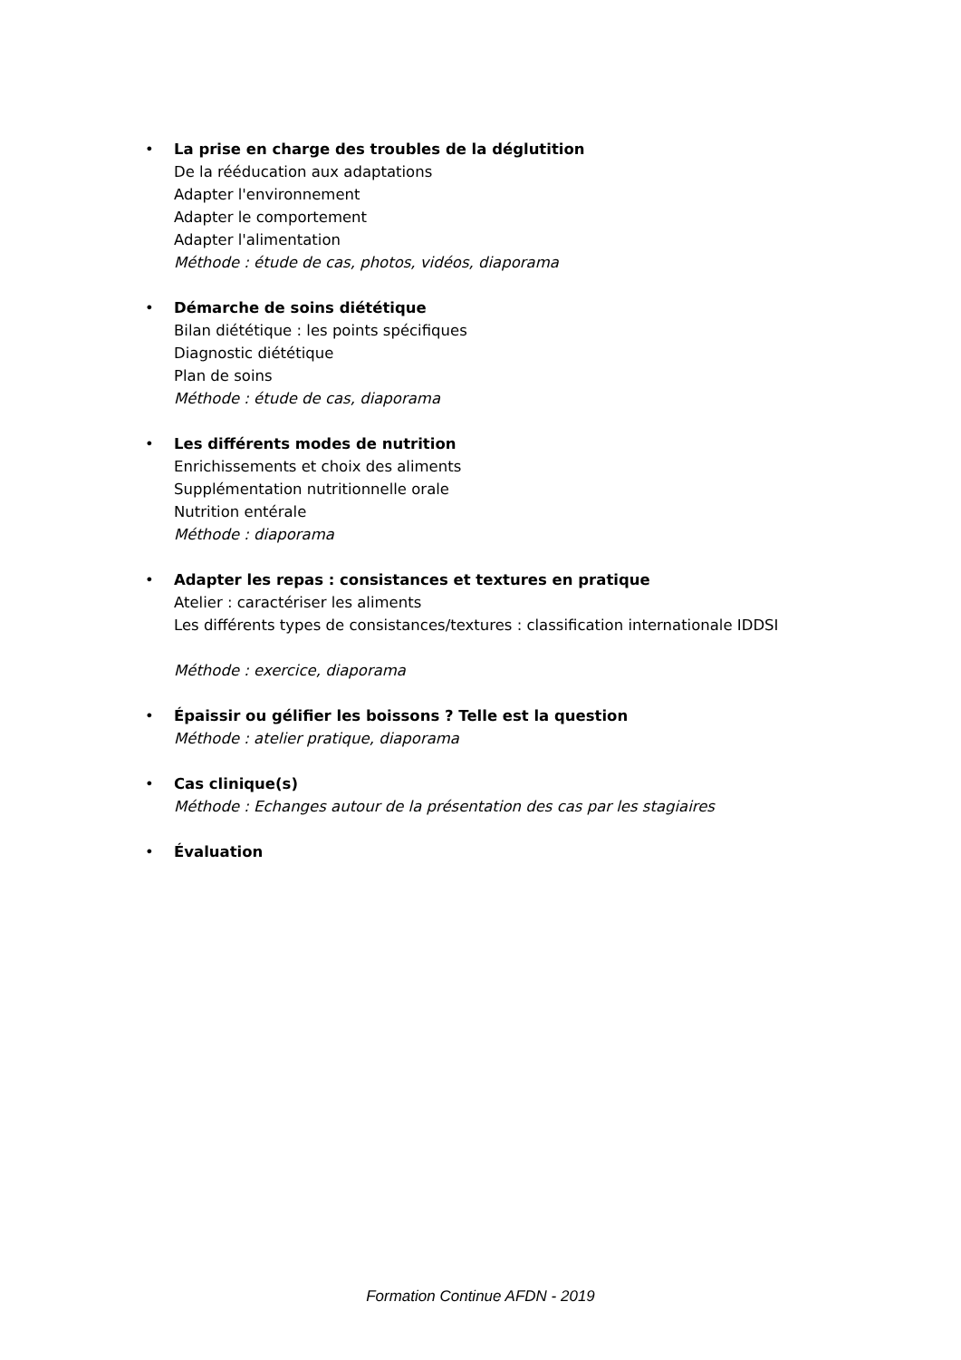• La prise en charge des troubles de la déglutition
De la rééducation aux adaptations
Adapter l'environnement
Adapter le comportement
Adapter l'alimentation
Méthode : étude de cas, photos, vidéos, diaporama
• Démarche de soins diététique
Bilan diététique : les points spécifiques
Diagnostic diététique
Plan de soins
Méthode : étude de cas, diaporama
• Les différents modes de nutrition
Enrichissements et choix des aliments
Supplémentation nutritionnelle orale
Nutrition entérale
Méthode : diaporama
• Adapter les repas : consistances et textures en pratique
Atelier : caractériser les aliments
Les différents types de consistances/textures : classification internationale IDDSI
Méthode : exercice, diaporama
• Épaissir ou gélifier les boissons ? Telle est la question
Méthode : atelier pratique, diaporama
• Cas clinique(s)
Méthode : Echanges autour de la présentation des cas par les stagiaires
• Évaluation
Formation Continue AFDN - 2019